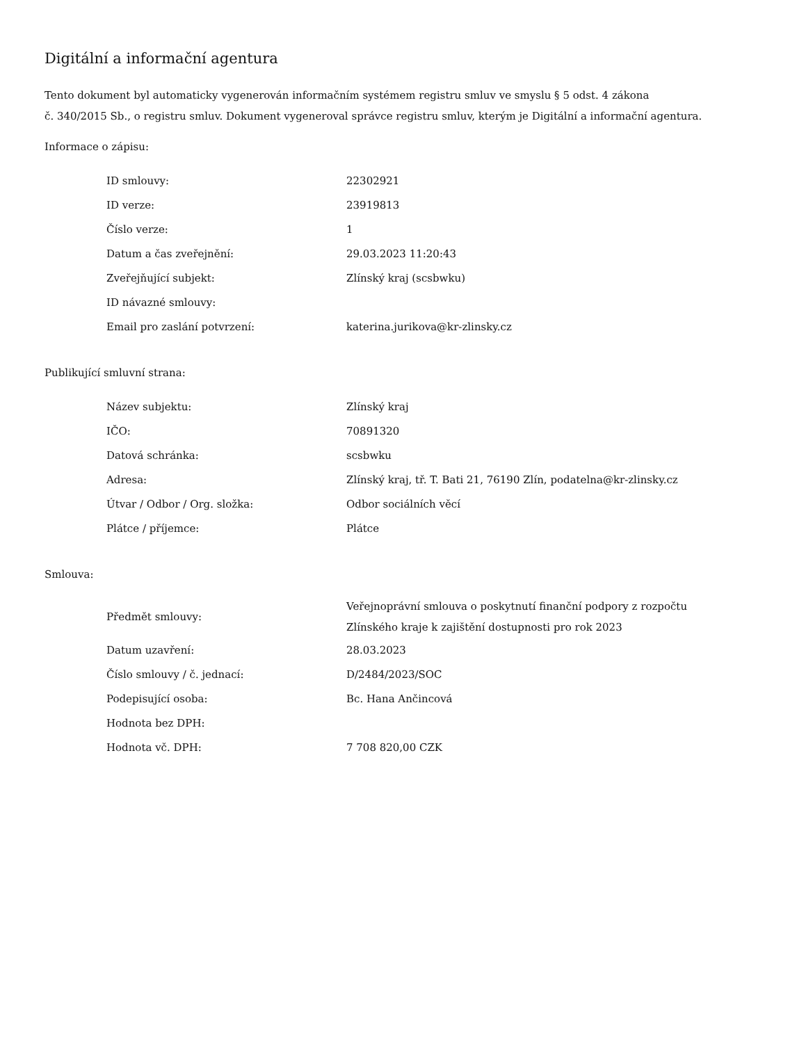Digitální a informační agentura
Tento dokument byl automaticky vygenerován informačním systémem registru smluv ve smyslu § 5 odst. 4 zákona
č. 340/2015 Sb., o registru smluv. Dokument vygeneroval správce registru smluv, kterým je Digitální a informační agentura.
Informace o zápisu:
| ID smlouvy: | 22302921 |
| ID verze: | 23919813 |
| Číslo verze: | 1 |
| Datum a čas zveřejnění: | 29.03.2023 11:20:43 |
| Zveřejňující subjekt: | Zlínský kraj (scsbwku) |
| ID návazné smlouvy: | |
| Email pro zaslání potvrzení: | katerina.jurikova@kr-zlinsky.cz |
Publikující smluvní strana:
| Název subjektu: | Zlínský kraj |
| IČO: | 70891320 |
| Datová schránka: | scsbwku |
| Adresa: | Zlínský kraj, tř. T. Bati 21, 76190 Zlín, podatelna@kr-zlinsky.cz |
| Útvar / Odbor / Org. složka: | Odbor sociálních věcí |
| Plátce / příjemce: | Plátce |
Smlouva:
| Předmět smlouvy: | Veřejnoprávní smlouva o poskytnutí finanční podpory z rozpočtu Zlínského kraje k zajištění dostupnosti pro rok 2023 |
| Datum uzavření: | 28.03.2023 |
| Číslo smlouvy / č. jednací: | D/2484/2023/SOC |
| Podepisující osoba: | Bc. Hana Ančincová |
| Hodnota bez DPH: | |
| Hodnota vč. DPH: | 7 708 820,00 CZK |